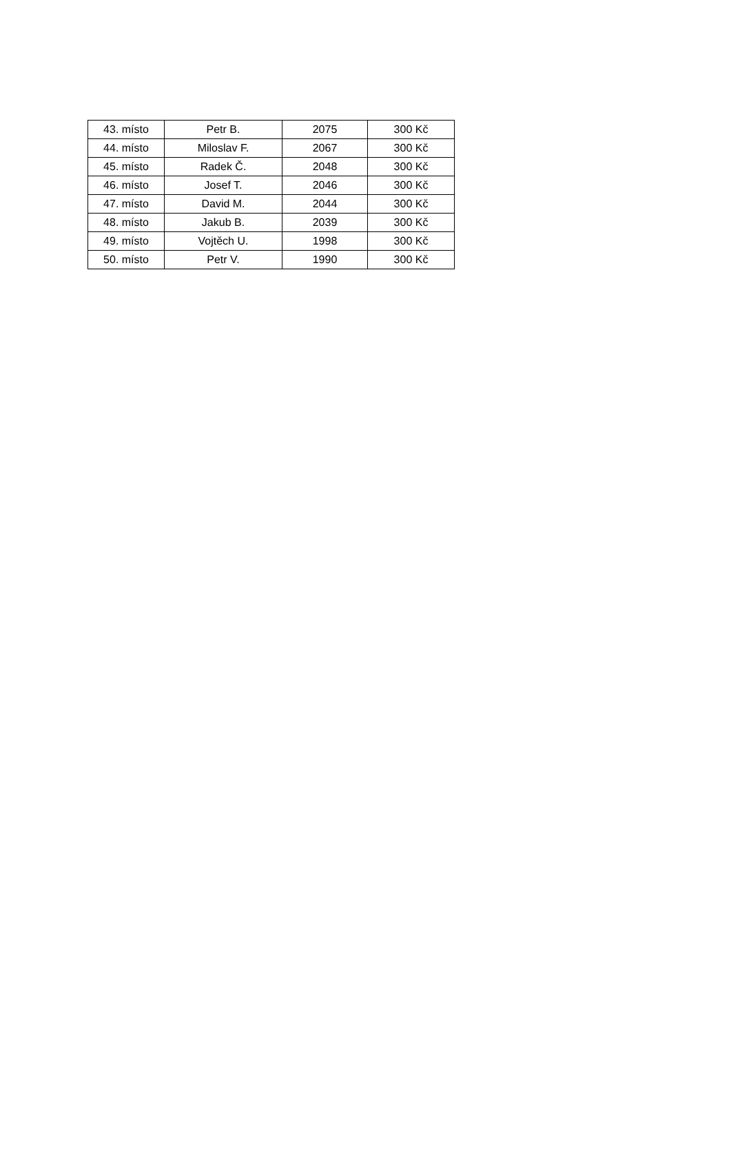| 43. místo | Petr B. | 2075 | 300 Kč |
| 44. místo | Miloslav F. | 2067 | 300 Kč |
| 45. místo | Radek Č. | 2048 | 300 Kč |
| 46. místo | Josef T. | 2046 | 300 Kč |
| 47. místo | David M. | 2044 | 300 Kč |
| 48. místo | Jakub B. | 2039 | 300 Kč |
| 49. místo | Vojtěch U. | 1998 | 300 Kč |
| 50. místo | Petr V. | 1990 | 300 Kč |